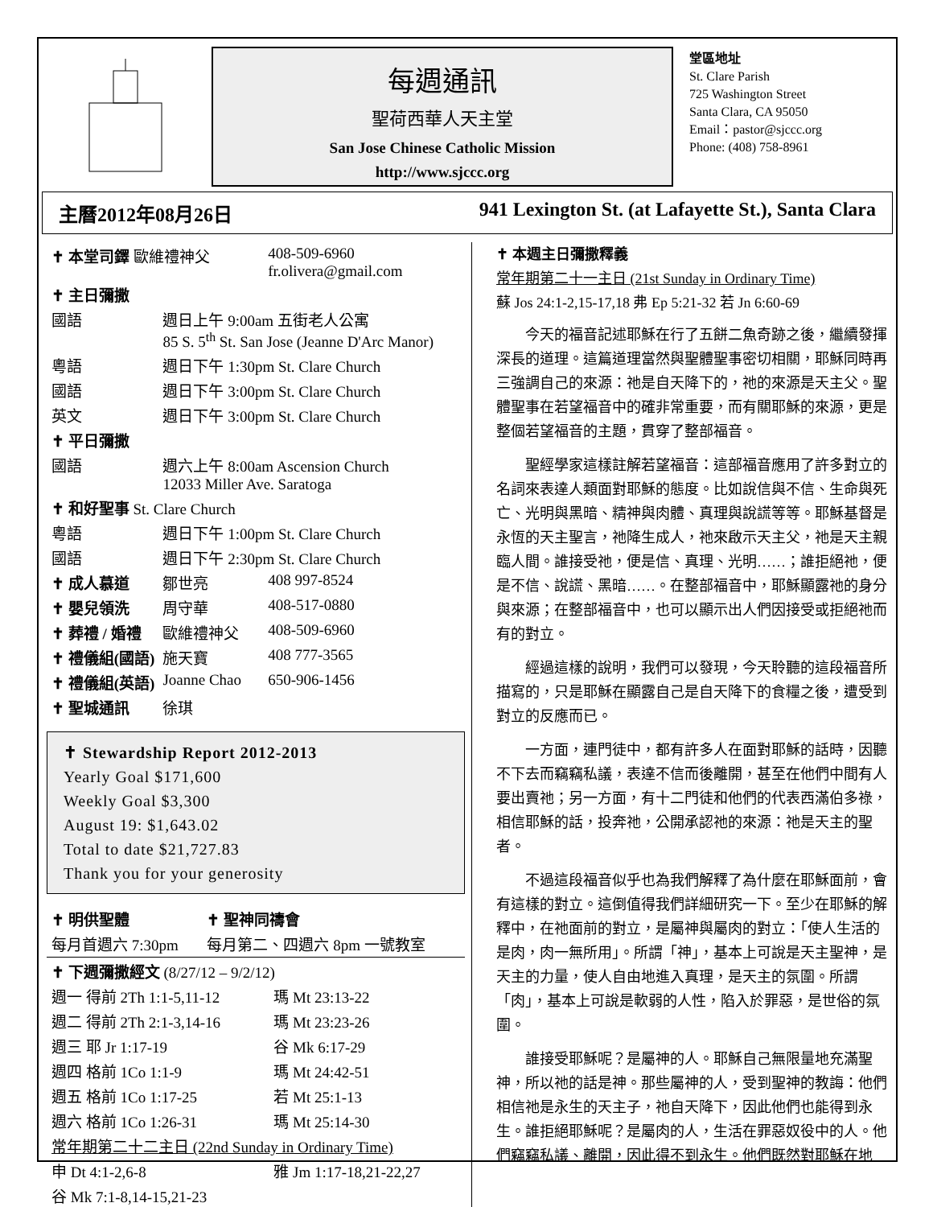每週通訊
聖荷西華人天主堂
San Jose Chinese Catholic Mission
http://www.sjccc.org
堂區地址
St. Clare Parish
725 Washington Street
Santa Clara, CA 95050
Email：pastor@sjccc.org
Phone: (408) 758-8961
主曆2012年08月26日 941 Lexington St. (at Lafayette St.), Santa Clara
| ✝ 本堂司鐸 歐維禮神父 | | 408-509-6960 fr.olivera@gmail.com |
| ✝ 主日彌撒 | | |
| 國語 | 週日上午 9:00am 五街老人公寓 85 S. 5<sup>th</sup> St. San Jose (Jeanne D'Arc Manor) | |
| 粵語 | 週日下午 1:30pm St. Clare Church | |
| 國語 | 週日下午 3:00pm St. Clare Church | |
| 英文 | 週日下午 3:00pm St. Clare Church | |
| ✝ 平日彌撒 | | |
| 國語 | 週六上午 8:00am Ascension Church 12033 Miller Ave. Saratoga | |
| ✝ 和好聖事 St. Clare Church | | |
| 粵語 | 週日下午 1:00pm St. Clare Church | |
| 國語 | 週日下午 2:30pm St. Clare Church | |
| ✝ 成人慕道 | 鄒世亮 | 408 997-8524 |
| ✝ 嬰兒領洗 | 周守華 | 408-517-0880 |
| ✝ 葬禮 / 婚禮 | 歐維禮神父 | 408-509-6960 |
| ✝ 禮儀組(國語) | 施天寶 | 408 777-3565 |
| ✝ 禮儀組(英語) | Joanne Chao | 650-906-1456 |
| ✝ 聖城通訊 | 徐琪 | |
✝ Stewardship Report 2012-2013
Yearly Goal $171,600
Weekly Goal $3,300
August 19: $1,643.02
Total to date $21,727.83
Thank you for your generosity
| ✝ 明供聖體 | ✝ 聖神同禱會 |
| 每月首週六 7:30pm | 每月第二、四週六 8pm 一號教室 |
| ✝ 下週彌撒經文 (8/27/12 – 9/2/12) | |
| 週一 得前 2Th 1:1-5,11-12 | 瑪 Mt 23:13-22 |
| 週二 得前 2Th 2:1-3,14-16 | 瑪 Mt 23:23-26 |
| 週三 耶 Jr 1:17-19 | 谷 Mk 6:17-29 |
| 週四 格前 1Co 1:1-9 | 瑪 Mt 24:42-51 |
| 週五 格前 1Co 1:17-25 | 若 Mt 25:1-13 |
| 週六 格前 1Co 1:26-31 | 瑪 Mt 25:14-30 |
| 常年期第二十二主日 (22nd Sunday in Ordinary Time) | |
| 申 Dt 4:1-2,6-8 | 雅 Jm 1:17-18,21-22,27 |
| 谷 Mk 7:1-8,14-15,21-23 | |
✝ 本週主日彌撒釋義
常年期第二十一主日 (21st Sunday in Ordinary Time)
蘇 Jos 24:1-2,15-17,18 弗 Ep 5:21-32 若 Jn 6:60-69
今天的福音記述耶穌在行了五餅二魚奇跡之後，繼續發揮深長的道理。這篇道理當然與聖體聖事密切相關，耶穌同時再三強調自己的來源：祂是自天降下的，祂的來源是天主父。聖體聖事在若望福音中的確非常重要，而有關耶穌的來源，更是整個若望福音的主題，貫穿了整部福音。
聖經學家這樣註解若望福音：這部福音應用了許多對立的名詞來表達人類面對耶穌的態度。比如說信與不信、生命與死亡、光明與黑暗、精神與肉體、真理與說謊等等。耶穌基督是永恆的天主聖言，祂降生成人，祂來啟示天主父，祂是天主親臨人間。誰接受祂，便是信、真理、光明……；誰拒絕祂，便是不信、說謊、黑暗……。在整部福音中，耶穌顯露祂的身分與來源；在整部福音中，也可以顯示出人們因接受或拒絕祂而有的對立。
經過這樣的說明，我們可以發現，今天聆聽的這段福音所描寫的，只是耶穌在顯露自己是自天降下的食糧之後，遭受到對立的反應而已。
一方面，連門徒中，都有許多人在面對耶穌的話時，因聽不下去而竊竊私議，表達不信而後離開，甚至在他們中間有人要出賣祂；另一方面，有十二門徒和他們的代表西滿伯多祿，相信耶穌的話，投奔祂，公開承認祂的來源：祂是天主的聖者。
不過這段福音似乎也為我們解釋了為什麼在耶穌面前，會有這樣的對立。這倒值得我們詳細研究一下。至少在耶穌的解釋中，在祂面前的對立，是屬神與屬肉的對立：「使人生活的是肉，肉一無所用」。所謂「神」，基本上可說是天主聖神，是天主的力量，使人自由地進入真理，是天主的氛圍。所謂「肉」，基本上可說是軟弱的人性，陷入於罪惡，是世俗的氛圍。
誰接受耶穌呢？是屬神的人。耶穌自己無限量地充滿聖神，所以祂的話是神。那些屬神的人，受到聖神的教誨：他們相信祂是永生的天主子，祂自天降下，因此他們也能得到永生。誰拒絕耶穌呢？是屬肉的人，生活在罪惡奴役中的人。他們竊竊私議、離開，因此得不到永生。他們既然對耶穌在地